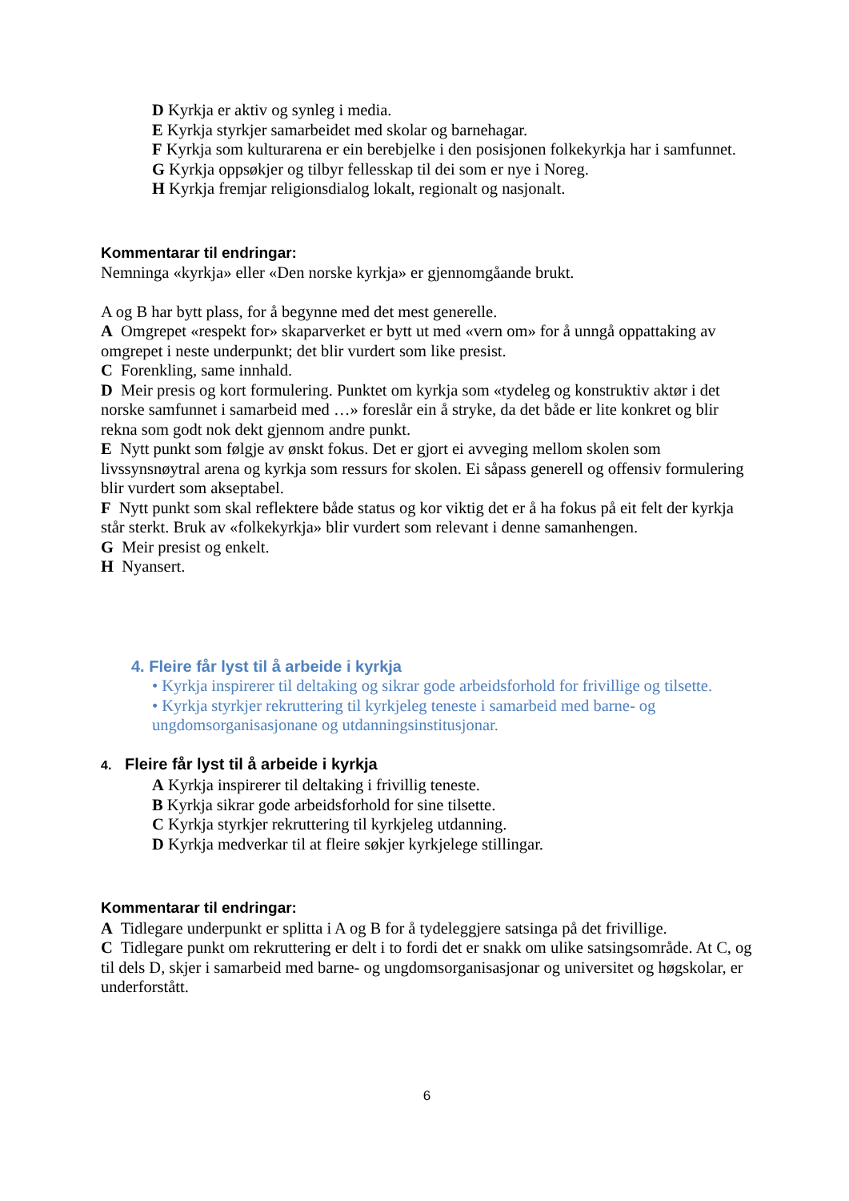D Kyrkja er aktiv og synleg i media.
E Kyrkja styrkjer samarbeidet med skolar og barnehagar.
F Kyrkja som kulturarena er ein berebjelke i den posisjonen folkekyrkja har i samfunnet.
G Kyrkja oppsøkjer og tilbyr fellesskap til dei som er nye i Noreg.
H Kyrkja fremjar religionsdialog lokalt, regionalt og nasjonalt.
Kommentarar til endringar:
Nemninga «kyrkja» eller «Den norske kyrkja» er gjennomgåande brukt.
A og B har bytt plass, for å begynne med det mest generelle.
A Omgrepet «respekt for» skaparverket er bytt ut med «vern om» for å unngå oppattaking av omgrepet i neste underpunkt; det blir vurdert som like presist.
C Forenkling, same innhald.
D Meir presis og kort formulering. Punktet om kyrkja som «tydeleg og konstruktiv aktør i det norske samfunnet i samarbeid med …» foreslår ein å stryke, da det både er lite konkret og blir rekna som godt nok dekt gjennom andre punkt.
E Nytt punkt som følgje av ønskt fokus. Det er gjort ei avveging mellom skolen som livssynsnøytral arena og kyrkja som ressurs for skolen. Ei såpass generell og offensiv formulering blir vurdert som akseptabel.
F Nytt punkt som skal reflektere både status og kor viktig det er å ha fokus på eit felt der kyrkja står sterkt. Bruk av «folkekyrkja» blir vurdert som relevant i denne samanhengen.
G Meir presist og enkelt.
H Nyansert.
4. Fleire får lyst til å arbeide i kyrkja
• Kyrkja inspirerer til deltaking og sikrar gode arbeidsforhold for frivillige og tilsette.
• Kyrkja styrkjer rekruttering til kyrkjeleg teneste i samarbeid med barne- og ungdomsorganisasjonane og utdanningsinstitusjonar.
4. Fleire får lyst til å arbeide i kyrkja
A Kyrkja inspirerer til deltaking i frivillig teneste.
B Kyrkja sikrar gode arbeidsforhold for sine tilsette.
C Kyrkja styrkjer rekruttering til kyrkjeleg utdanning.
D Kyrkja medverkar til at fleire søkjer kyrkjelege stillingar.
Kommentarar til endringar:
A Tidlegare underpunkt er splitta i A og B for å tydeleggjere satsinga på det frivillige.
C Tidlegare punkt om rekruttering er delt i to fordi det er snakk om ulike satsingsområde. At C, og til dels D, skjer i samarbeid med barne- og ungdomsorganisasjonar og universitet og høgskolar, er underforstått.
6